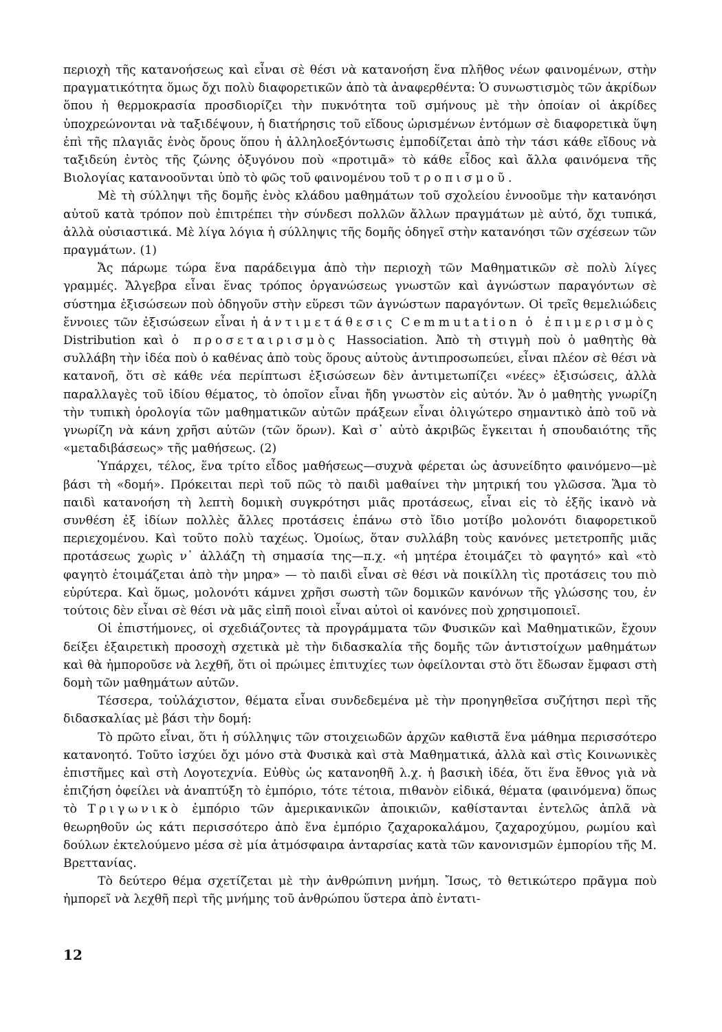περιοχὴ τῆς κατανοήσεως καὶ εἶναι σὲ θέσι νὰ κατανοήση ἕνα πλῆθος νέων φαινομένων, στὴν πραγματικότητα ὅμως ὄχι πολὺ διαφορετικῶν ἀπὸ τὰ ἀναφερθέντα: Ὁ συνωστισμὸς τῶν ἀκρίδων ὅπου ἡ θερμοκρασία προσδιορίζει τὴν πυκνότητα τοῦ σμήνους μὲ τὴν ὁποίαν οἱ ἀκρίδες ὑποχρεώνονται νὰ ταξιδέψουν, ἡ διατήρησις τοῦ εἴδους ὡρισμένων ἐντόμων σὲ διαφορετικὰ ὕψη ἐπὶ τῆς πλαγιᾶς ἑνὸς ὄρους ὅπου ἡ ἀλληλοεξόντωσις ἐμποδίζεται ἀπὸ τὴν τάσι κάθε εἴδους νὰ ταξιδεύη ἐντὸς τῆς ζώνης ὀξυγόνου ποὺ «προτιμᾶ» τὸ κάθε εἶδος καὶ ἄλλα φαινόμενα τῆς Βιολογίας κατανοοῦνται ὑπὸ τὸ φῶς τοῦ φαινομένου τοῦ τροπισμοῦ.
Μὲ τὴ σύλληψι τῆς δομῆς ἑνὸς κλάδου μαθημάτων τοῦ σχολείου ἐννοοῦμε τὴν κατανόησι αὐτοῦ κατὰ τρόπον ποὺ ἐπιτρέπει τὴν σύνδεσι πολλῶν ἄλλων πραγμάτων μὲ αὐτό, ὄχι τυπικά, ἀλλὰ οὐσιαστικά. Μὲ λίγα λόγια ἡ σύλληψις τῆς δομῆς ὁδηγεῖ στὴν κατανόησι τῶν σχέσεων τῶν πραγμάτων. (1)
Ἄς πάρωμε τώρα ἕνα παράδειγμα ἀπὸ τὴν περιοχὴ τῶν Μαθηματικῶν σὲ πολὺ λίγες γραμμές. Ἄλγεβρα εἶναι ἕνας τρόπος ὀργανώσεως γνωστῶν καὶ ἀγνώστων παραγόντων σὲ σύστημα ἐξισώσεων ποὺ ὁδηγοῦν στὴν εὕρεσι τῶν ἀγνώστων παραγόντων. Οἱ τρεῖς θεμελιώδεις ἔννοιες τῶν ἐξισώσεων εἶναι ἡ ἀντιμετάθεσις Cemmutation ὁ ἐπιμερισμὸς Distribution καὶ ὁ προσεταιρισμὸς Hassociation. Ἀπὸ τὴ στιγμὴ ποὺ ὁ μαθητὴς θὰ συλλάβη τὴν ἰδέα ποὺ ὁ καθένας ἀπὸ τοὺς ὅρους αὐτοὺς ἀντιπροσωπεύει, εἶναι πλέον σὲ θέσι νὰ κατανοῆ, ὅτι σὲ κάθε νέα περίπτωσι ἐξισώσεων δὲν ἀντιμετωπίζει «νέες» ἐξισώσεις, ἀλλὰ παραλλαγὲς τοῦ ἰδίου θέματος, τὸ ὁποῖον εἶναι ἤδη γνωστὸν εἰς αὐτόν. Ἄν ὁ μαθητὴς γνωρίζη τὴν τυπικὴ ὁρολογία τῶν μαθηματικῶν αὐτῶν πράξεων εἶναι ὀλιγώτερο σημαντικὸ ἀπὸ τοῦ νὰ γνωρίζη νὰ κάνη χρῆσι αὐτῶν (τῶν ὅρων). Καὶ σ᾽ αὐτὸ ἀκριβῶς ἔγκειται ἡ σπουδαιότης τῆς «μεταδιβάσεως» τῆς μαθήσεως. (2)
Ὑπάρχει, τέλος, ἕνα τρίτο εἶδος μαθήσεως—συχνὰ φέρεται ὡς ἀσυνείδητο φαινόμενο—μὲ βάσι τὴ «δομή». Πρόκειται περὶ τοῦ πῶς τὸ παιδὶ μαθαίνει τὴν μητρική του γλῶσσα. Ἅμα τὸ παιδὶ κατανοήση τὴ λεπτὴ δομικὴ συγκρότησι μιᾶς προτάσεως, εἶναι εἰς τὸ ἑξῆς ἱκανὸ νὰ συνθέση ἐξ ἰδίων πολλὲς ἄλλες προτάσεις ἐπάνω στὸ ἴδιο μοτίβο μολονότι διαφορετικοῦ περιεχομένου. Καὶ τοῦτο πολὺ ταχέως. Ὁμοίως, ὅταν συλλάβη τοὺς κανόνες μετετροπῆς μιᾶς προτάσεως χωρὶς ν᾽ ἀλλάζη τὴ σημασία της—π.χ. «ἡ μητέρα ἑτοιμάζει τὸ φαγητό» καὶ «τὸ φαγητὸ ἑτοιμάζεται ἀπὸ τὴν μηρα» — τὸ παιδὶ εἶναι σὲ θέσι νὰ ποικίλλη τὶς προτάσεις του πιὸ εὐρύτερα. Καὶ ὅμως, μολονότι κάμνει χρῆσι σωστὴ τῶν δομικῶν κανόνων τῆς γλώσσης του, ἐν τούτοις δὲν εἶναι σὲ θέσι νὰ μᾶς εἰπῆ ποιοὶ εἶναι αὐτοὶ οἱ κανόνες ποὺ χρησιμοποιεῖ.
Οἱ ἐπιστήμονες, οἱ σχεδιάζοντες τὰ προγράμματα τῶν Φυσικῶν καὶ Μαθηματικῶν, ἔχουν δείξει ἐξαιρετικὴ προσοχὴ σχετικὰ μὲ τὴν διδασκαλία τῆς δομῆς τῶν ἀντιστοίχων μαθημάτων καὶ θὰ ἠμποροῦσε νὰ λεχθῆ, ὅτι οἱ πρώιμες ἐπιτυχίες των ὀφείλονται στὸ ὅτι ἔδωσαν ἔμφασι στὴ δομὴ τῶν μαθημάτων αὐτῶν.
Τέσσερα, τοὐλάχιστον, θέματα εἶναι συνδεδεμένα μὲ τὴν προηγηθεῖσα συζήτησι περὶ τῆς διδασκαλίας μὲ βάσι τὴν δομή:
Τὸ πρῶτο εἶναι, ὅτι ἡ σύλληψις τῶν στοιχειωδῶν ἀρχῶν καθιστᾶ ἕνα μάθημα περισσότερο κατανοητό. Τοῦτο ἰσχύει ὄχι μόνο στὰ Φυσικὰ καὶ στὰ Μαθηματικά, ἀλλὰ καὶ στὶς Κοινωνικὲς ἐπιστῆμες καὶ στὴ Λογοτεχνία. Εὐθὺς ὡς κατανοηθῆ λ.χ. ἡ βασικὴ ἰδέα, ὅτι ἕνα ἔθνος γιὰ νὰ ἐπιζήση ὀφείλει νὰ ἀναπτύξη τὸ ἐμπόριο, τότε τέτοια, πιθανὸν εἰδικά, θέματα (φαινόμενα) ὅπως τὸ Τριγωνικὸ ἐμπόριο τῶν ἀμερικανικῶν ἀποικιῶν, καθίστανται ἐντελῶς ἁπλᾶ νὰ θεωρηθοῦν ὡς κάτι περισσότερο ἀπὸ ἕνα ἐμπόριο ζαχαροκαλάμου, ζαχαροχύμου, ρωμίου καὶ δούλων ἐκτελούμενο μέσα σὲ μία ἀτμόσφαιρα ἀνταρσίας κατὰ τῶν κανονισμῶν ἐμπορίου τῆς Μ. Βρεττανίας.
Τὸ δεύτερο θέμα σχετίζεται μὲ τὴν ἀνθρώπινη μνήμη. Ἴσως, τὸ θετικώτερο πρᾶγμα ποὺ ἠμπορεῖ νὰ λεχθῆ περὶ τῆς μνήμης τοῦ ἀνθρώπου ὕστερα ἀπὸ ἐντατι-
12